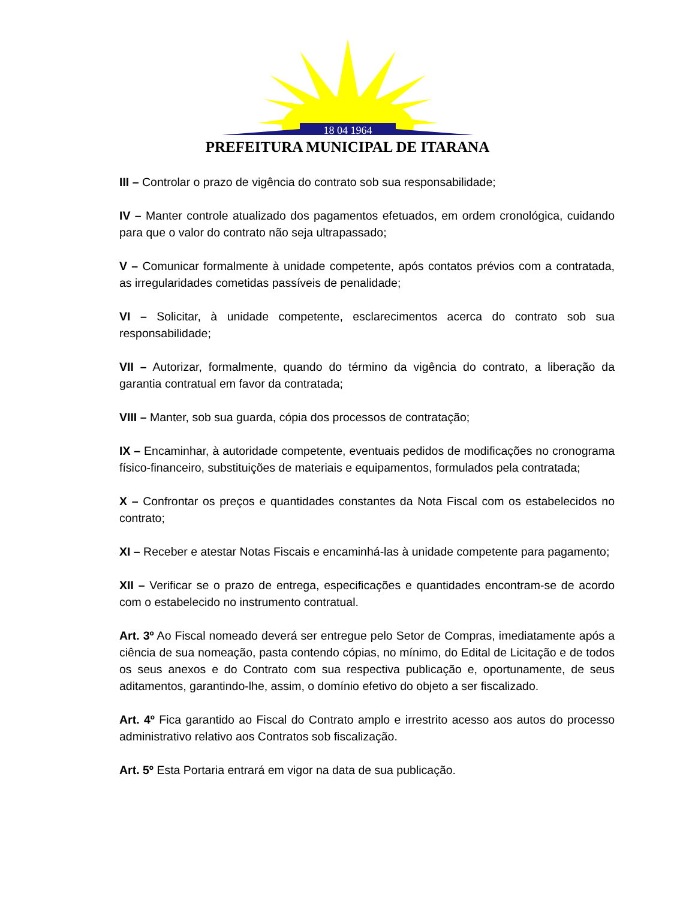18 04 1964
PREFEITURA MUNICIPAL DE ITARANA
III – Controlar o prazo de vigência do contrato sob sua responsabilidade;
IV – Manter controle atualizado dos pagamentos efetuados, em ordem cronológica, cuidando para que o valor do contrato não seja ultrapassado;
V – Comunicar formalmente à unidade competente, após contatos prévios com a contratada, as irregularidades cometidas passíveis de penalidade;
VI – Solicitar, à unidade competente, esclarecimentos acerca do contrato sob sua responsabilidade;
VII – Autorizar, formalmente, quando do término da vigência do contrato, a liberação da garantia contratual em favor da contratada;
VIII – Manter, sob sua guarda, cópia dos processos de contratação;
IX – Encaminhar, à autoridade competente, eventuais pedidos de modificações no cronograma físico-financeiro, substituições de materiais e equipamentos, formulados pela contratada;
X – Confrontar os preços e quantidades constantes da Nota Fiscal com os estabelecidos no contrato;
XI – Receber e atestar Notas Fiscais e encaminhá-las à unidade competente para pagamento;
XII – Verificar se o prazo de entrega, especificações e quantidades encontram-se de acordo com o estabelecido no instrumento contratual.
Art. 3º Ao Fiscal nomeado deverá ser entregue pelo Setor de Compras, imediatamente após a ciência de sua nomeação, pasta contendo cópias, no mínimo, do Edital de Licitação e de todos os seus anexos e do Contrato com sua respectiva publicação e, oportunamente, de seus aditamentos, garantindo-lhe, assim, o domínio efetivo do objeto a ser fiscalizado.
Art. 4º Fica garantido ao Fiscal do Contrato amplo e irrestrito acesso aos autos do processo administrativo relativo aos Contratos sob fiscalização.
Art. 5º Esta Portaria entrará em vigor na data de sua publicação.